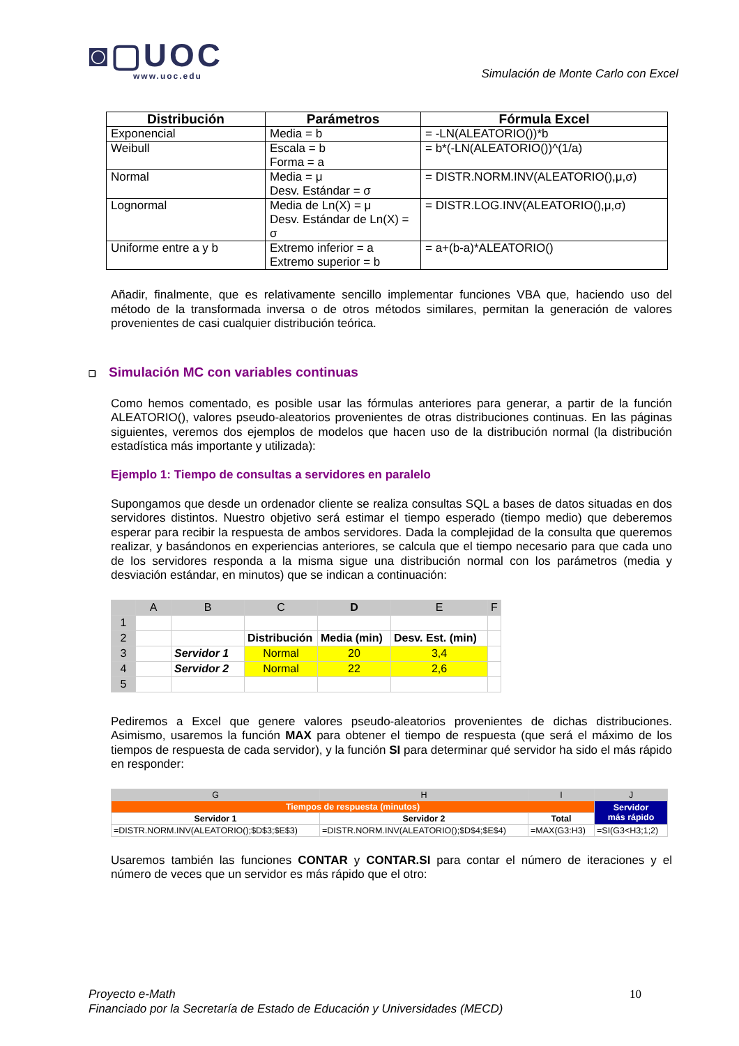◙▢UOC
www.uoc.edu
Simulación de Monte Carlo con Excel
| Distribución | Parámetros | Fórmula Excel |
| --- | --- | --- |
| Exponencial | Media = b | = -LN(ALEATORIO())*b |
| Weibull | Escala = b Forma = a | = b*(-LN(ALEATORIO())^(1/a) |
| Normal | Media = μ Desv. Estándar = σ | = DISTR.NORM.INV(ALEATORIO(),μ,σ) |
| Lognormal | Media de Ln(X) = μ Desv. Estándar de Ln(X) = σ | = DISTR.LOG.INV(ALEATORIO(),μ,σ) |
| Uniforme entre a y b | Extremo inferior = a Extremo superior = b | = a+(b-a)*ALEATORIO() |
Añadir, finalmente, que es relativamente sencillo implementar funciones VBA que, haciendo uso del método de la transformada inversa o de otros métodos similares, permitan la generación de valores provenientes de casi cualquier distribución teórica.
❑ Simulación MC con variables continuas
Como hemos comentado, es posible usar las fórmulas anteriores para generar, a partir de la función ALEATORIO(), valores pseudo-aleatorios provenientes de otras distribuciones continuas. En las páginas siguientes, veremos dos ejemplos de modelos que hacen uso de la distribución normal (la distribución estadística más importante y utilizada):
Ejemplo 1: Tiempo de consultas a servidores en paralelo
Supongamos que desde un ordenador cliente se realiza consultas SQL a bases de datos situadas en dos servidores distintos. Nuestro objetivo será estimar el tiempo esperado (tiempo medio) que deberemos esperar para recibir la respuesta de ambos servidores. Dada la complejidad de la consulta que queremos realizar, y basándonos en experiencias anteriores, se calcula que el tiempo necesario para que cada uno de los servidores responda a la misma sigue una distribución normal con los parámetros (media y desviación estándar, en minutos) que se indican a continuación:
| | A | B | C | D | E | F |
| 1 | | | | | | |
| 2 | | | Distribución | Media (min) | Desv. Est. (min) | |
| 3 | | Servidor 1 | Normal | 20 | 3,4 | |
| 4 | | Servidor 2 | Normal | 22 | 2,6 | |
| 5 | | | | | | |
Pediremos a Excel que genere valores pseudo-aleatorios provenientes de dichas distribuciones. Asimismo, usaremos la función MAX para obtener el tiempo de respuesta (que será el máximo de los tiempos de respuesta de cada servidor), y la función SI para determinar qué servidor ha sido el más rápido en responder:
| G | H | I | J |
| Tiempos de respuesta (minutos) | | | Servidor más rápido |
| Servidor 1 | Servidor 2 | Total | |
| =DISTR.NORM.INV(ALEATORIO();$D$3;$E$3) | =DISTR.NORM.INV(ALEATORIO();$D$4;$E$4) | =MAX(G3:H3) | =SI(G3<H3;1;2) |
Usaremos también las funciones CONTAR y CONTAR.SI para contar el número de iteraciones y el número de veces que un servidor es más rápido que el otro:
10 Proyecto e-Math
Financiado por la Secretaría de Estado de Educación y Universidades (MECD)